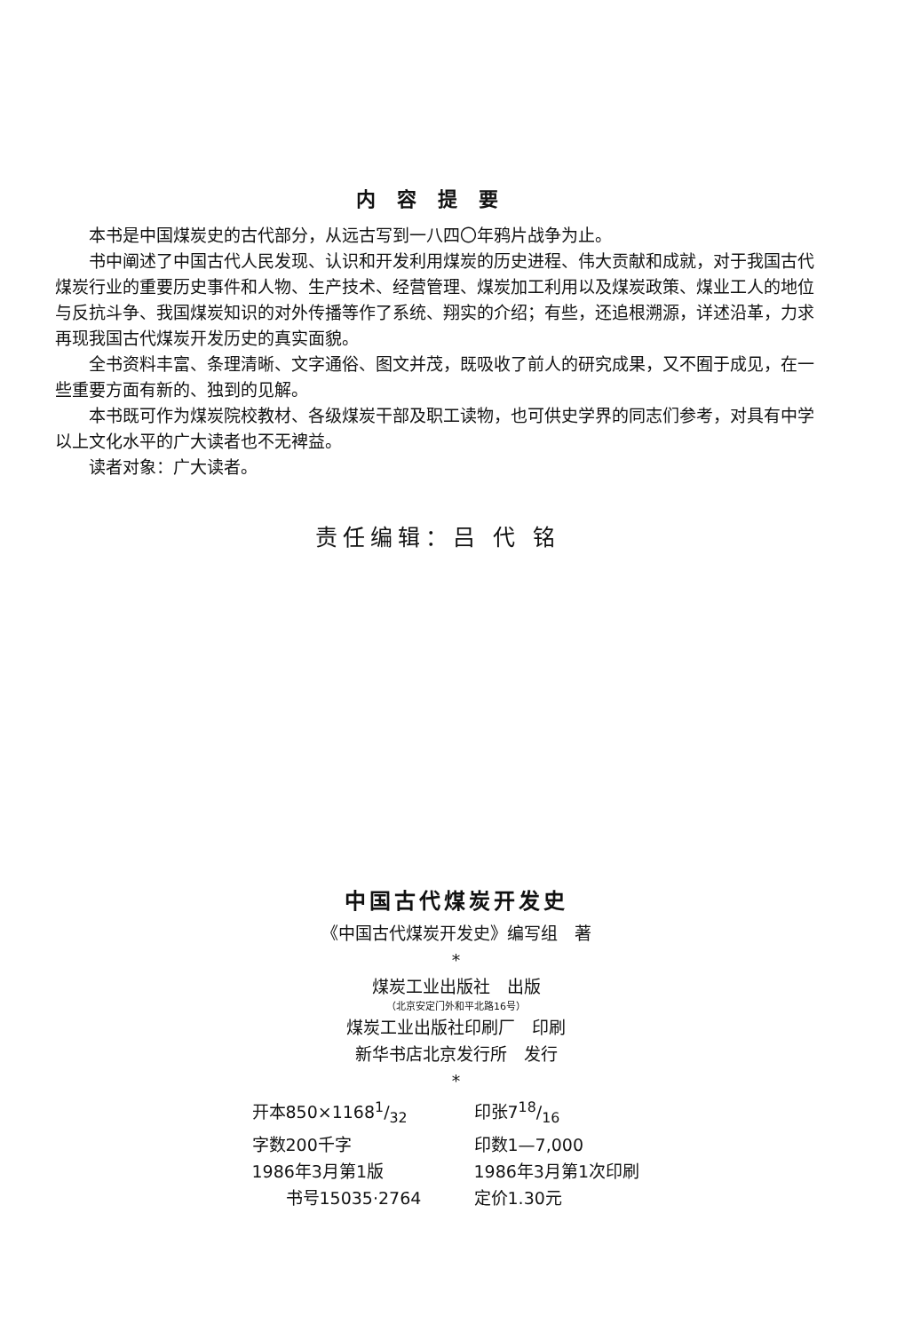内容提要
本书是中国煤炭史的古代部分，从远古写到一八四〇年鸦片战争为止。
书中阐述了中国古代人民发现、认识和开发利用煤炭的历史进程、伟大贡献和成就，对于我国古代煤炭行业的重要历史事件和人物、生产技术、经营管理、煤炭加工利用以及煤炭政策、煤业工人的地位与反抗斗争、我国煤炭知识的对外传播等作了系统、翔实的介绍；有些，还追根溯源，详述沿革，力求再现我国古代煤炭开发历史的真实面貌。
全书资料丰富、条理清晰、文字通俗、图文并茂，既吸收了前人的研究成果，又不囿于成见，在一些重要方面有新的、独到的见解。
本书既可作为煤炭院校教材、各级煤炭干部及职工读物，也可供史学界的同志们参考，对具有中学以上文化水平的广大读者也不无裨益。
读者对象：广大读者。
责任编辑：吕 代 铭
中国古代煤炭开发史
《中国古代煤炭开发史》编写组　著
*
煤炭工业出版社　出版
（北京安定门外和平北路16号）
煤炭工业出版社印刷厂　印刷
新华书店北京发行所　发行
*
开本850×11681/32
印张718/16
字数200千字
印数1—7,000
1986年3月第1版
1986年3月第1次印刷
　　书号15035·2764
定价1.30元